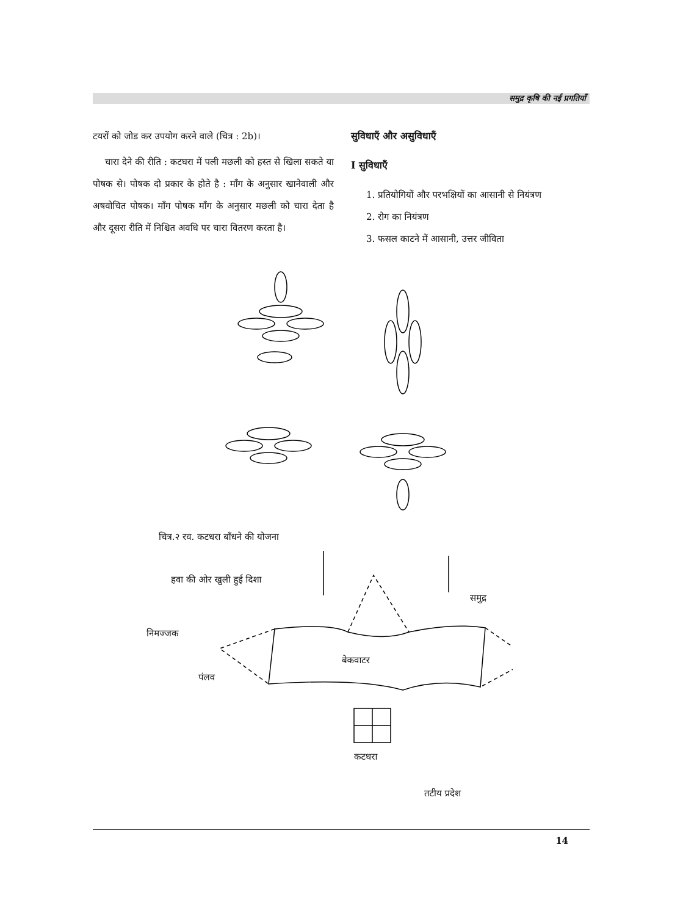समुद्र कृषि की नई प्रगतियाँ
टयरों को जोड कर उपयोग करने वाले (चित्र : 2b)।
चारा देने की रीति : कटघरा में पली मछली को हस्त से खिला सकते या पोषक से। पोषक दो प्रकार के होते है : माँग के अनुसार खानेवाली और अषवोचित पोषक। माँग पोषक माँग के अनुसार मछली को चारा देता है और दूसरा रीति में निश्चित अवधि पर चारा वितरण करता है।
सुविधाएँ और असुविधाएँ
I सुविधाएँ
1. प्रतियोगियों और परभक्षियों का आसानी से नियंत्रण
2. रोग का नियंत्रण
3. फसल काटने में आसानी, उत्तर जीविता
चित्र.२ रव. कटधरा बाँधने की योजना
हवा की ओर खुली हुई दिशा
समुद्र
निमज्जक
बेकवाटर
पंलव
कटधरा
तटीय प्रदेश
14